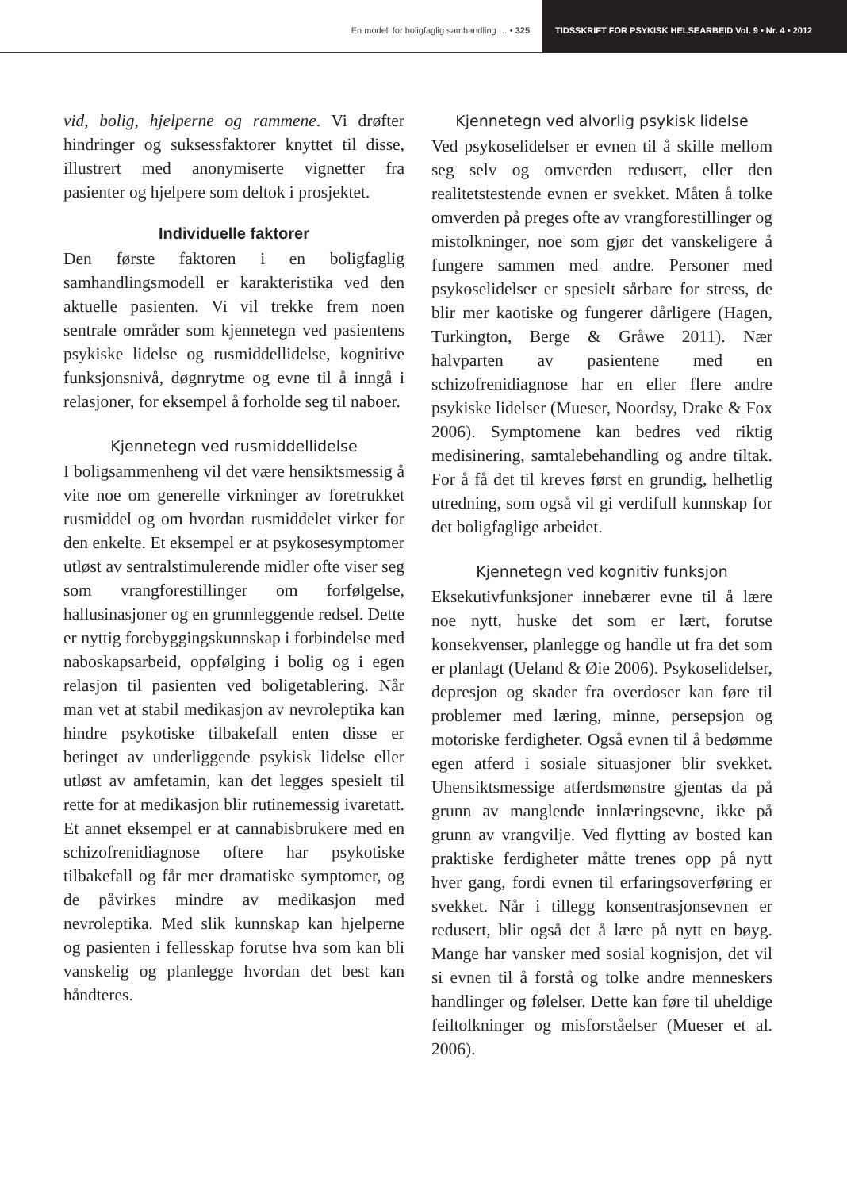En modell for boligfaglig samhandling … • 325
TIDSSKRIFT FOR PSYKISK HELSEARBEID Vol. 9 • Nr. 4 • 2012
vid, bolig, hjelperne og rammene. Vi drøfter hindringer og suksessfaktorer knyttet til disse, illustrert med anonymiserte vignetter fra pasienter og hjelpere som deltok i prosjektet.
Individuelle faktorer
Den første faktoren i en boligfaglig samhandlingsmodell er karakteristika ved den aktuelle pasienten. Vi vil trekke frem noen sentrale områder som kjennetegn ved pasientens psykiske lidelse og rusmiddellidelse, kognitive funksjonsnivå, døgnrytme og evne til å inngå i relasjoner, for eksempel å forholde seg til naboer.
Kjennetegn ved rusmiddellidelse
I boligsammenheng vil det være hensiktsmessig å vite noe om generelle virkninger av foretrukket rusmiddel og om hvordan rusmiddelet virker for den enkelte. Et eksempel er at psykosesymptomer utløst av sentralstimulerende midler ofte viser seg som vrangforestillinger om forfølgelse, hallusinasjoner og en grunnleggende redsel. Dette er nyttig forebyggingskunnskap i forbindelse med naboskapsarbeid, oppfølging i bolig og i egen relasjon til pasienten ved boligetablering. Når man vet at stabil medikasjon av nevroleptika kan hindre psykotiske tilbakefall enten disse er betinget av underliggende psykisk lidelse eller utløst av amfetamin, kan det legges spesielt til rette for at medikasjon blir rutinemessig ivaretatt. Et annet eksempel er at cannabisbrukere med en schizofrenidiagnose oftere har psykotiske tilbakefall og får mer dramatiske symptomer, og de påvirkes mindre av medikasjon med nevroleptika. Med slik kunnskap kan hjelperne og pasienten i fellesskap forutse hva som kan bli vanskelig og planlegge hvordan det best kan håndteres.
Kjennetegn ved alvorlig psykisk lidelse
Ved psykoselidelser er evnen til å skille mellom seg selv og omverden redusert, eller den realitetstestende evnen er svekket. Måten å tolke omverden på preges ofte av vrangforestillinger og mistolkninger, noe som gjør det vanskeligere å fungere sammen med andre. Personer med psykoselidelser er spesielt sårbare for stress, de blir mer kaotiske og fungerer dårligere (Hagen, Turkington, Berge & Gråwe 2011). Nær halvparten av pasientene med en schizofrenidiagnose har en eller flere andre psykiske lidelser (Mueser, Noordsy, Drake & Fox 2006). Symptomene kan bedres ved riktig medisinering, samtalebehandling og andre tiltak. For å få det til kreves først en grundig, helhetlig utredning, som også vil gi verdifull kunnskap for det boligfaglige arbeidet.
Kjennetegn ved kognitiv funksjon
Eksekutivfunksjoner innebærer evne til å lære noe nytt, huske det som er lært, forutse konsekvenser, planlegge og handle ut fra det som er planlagt (Ueland & Øie 2006). Psykoselidelser, depresjon og skader fra overdoser kan føre til problemer med læring, minne, persepsjon og motoriske ferdigheter. Også evnen til å bedømme egen atferd i sosiale situasjoner blir svekket. Uhensiktsmessige atferdsmønstre gjentas da på grunn av manglende innlæringsevne, ikke på grunn av vrangvilje. Ved flytting av bosted kan praktiske ferdigheter måtte trenes opp på nytt hver gang, fordi evnen til erfaringsoverføring er svekket. Når i tillegg konsentrasjonsevnen er redusert, blir også det å lære på nytt en bøyg. Mange har vansker med sosial kognisjon, det vil si evnen til å forstå og tolke andre menneskers handlinger og følelser. Dette kan føre til uheldige feiltolkninger og misforståelser (Mueser et al. 2006).